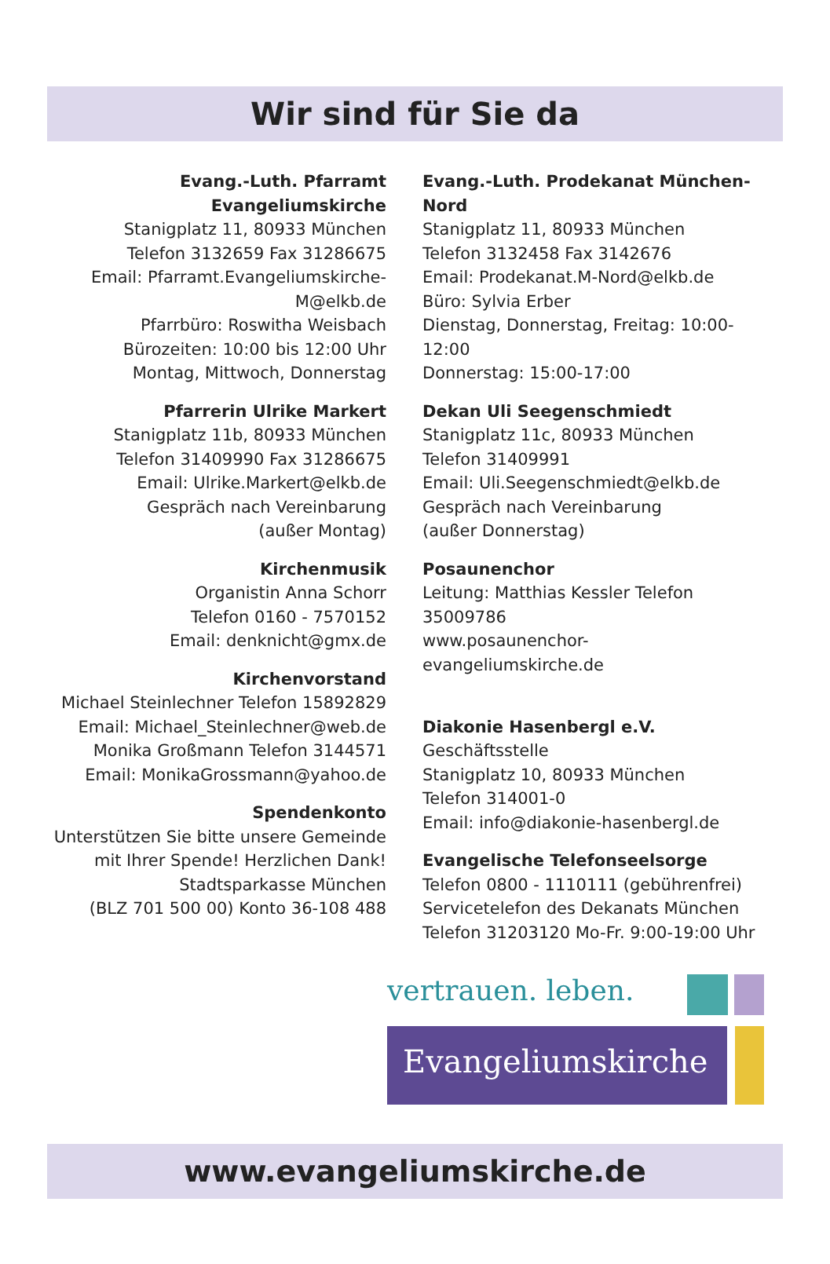Wir sind für Sie da
Evang.-Luth. Pfarramt Evangeliumskirche
Stanigplatz 11, 80933 München
Telefon 3132659 Fax 31286675
Email: Pfarramt.Evangeliumskirche-M@elkb.de
Pfarrbüro: Roswitha Weisbach
Bürozeiten: 10:00 bis 12:00 Uhr
Montag, Mittwoch, Donnerstag
Pfarrerin Ulrike Markert
Stanigplatz 11b, 80933 München
Telefon 31409990 Fax 31286675
Email: Ulrike.Markert@elkb.de
Gespräch nach Vereinbarung
(außer Montag)
Kirchenmusik
Organistin Anna Schorr
Telefon 0160 - 7570152
Email: denknicht@gmx.de
Kirchenvorstand
Michael Steinlechner Telefon 15892829
Email: Michael_Steinlechner@web.de
Monika Großmann Telefon 3144571
Email: MonikaGrossmann@yahoo.de
Spendenkonto
Unterstützen Sie bitte unsere Gemeinde
mit Ihrer Spende! Herzlichen Dank!
Stadtsparkasse München
(BLZ 701 500 00) Konto 36-108 488
Evang.-Luth. Prodekanat München-Nord
Stanigplatz 11, 80933 München
Telefon 3132458 Fax 3142676
Email: Prodekanat.M-Nord@elkb.de
Büro: Sylvia Erber
Dienstag, Donnerstag, Freitag: 10:00-12:00
Donnerstag: 15:00-17:00
Dekan Uli Seegenschmiedt
Stanigplatz 11c, 80933 München
Telefon 31409991
Email: Uli.Seegenschmiedt@elkb.de
Gespräch nach Vereinbarung
(außer Donnerstag)
Posaunenchor
Leitung: Matthias Kessler Telefon 35009786
www.posaunenchor-evangeliumskirche.de
Diakonie Hasenbergl e.V.
Geschäftsstelle
Stanigplatz 10, 80933 München
Telefon 314001-0
Email: info@diakonie-hasenbergl.de
Evangelische Telefonseelsorge
Telefon 0800 - 1110111 (gebührenfrei)
Servicetelefon des Dekanats München
Telefon 31203120 Mo-Fr. 9:00-19:00 Uhr
vertrauen. leben.
Evangeliumskirche
www.evangeliumskirche.de